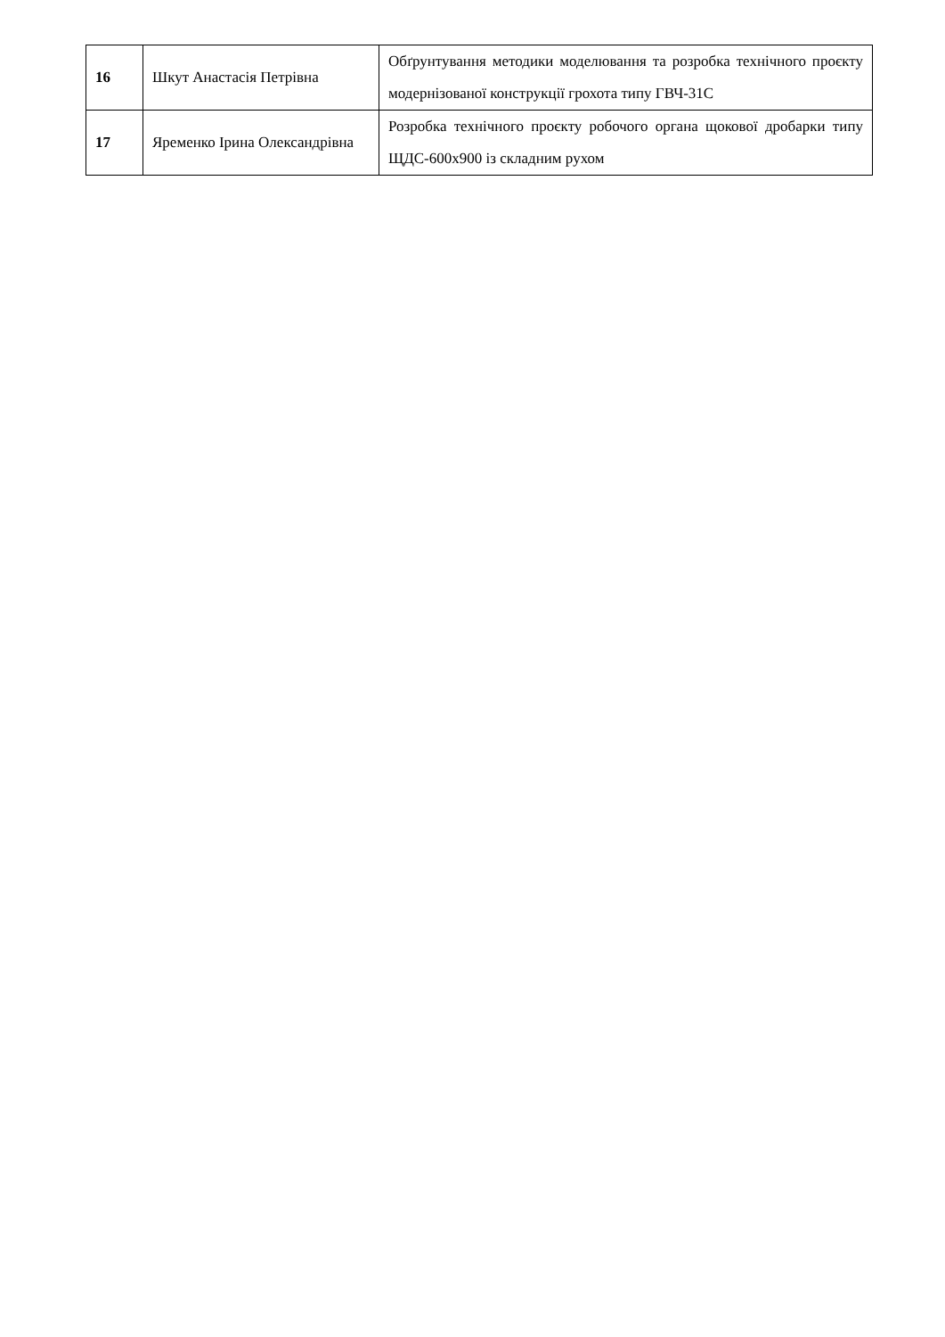| 16 | Шкут Анастасія Петрівна | Обґрунтування методики моделювання та розробка технічного проєкту модернізованої конструкції грохота типу ГВЧ-31С |
| 17 | Яременко Ірина Олександрівна | Розробка технічного проєкту робочого органа щокової дробарки типу ЩДС-600х900 із складним рухом |